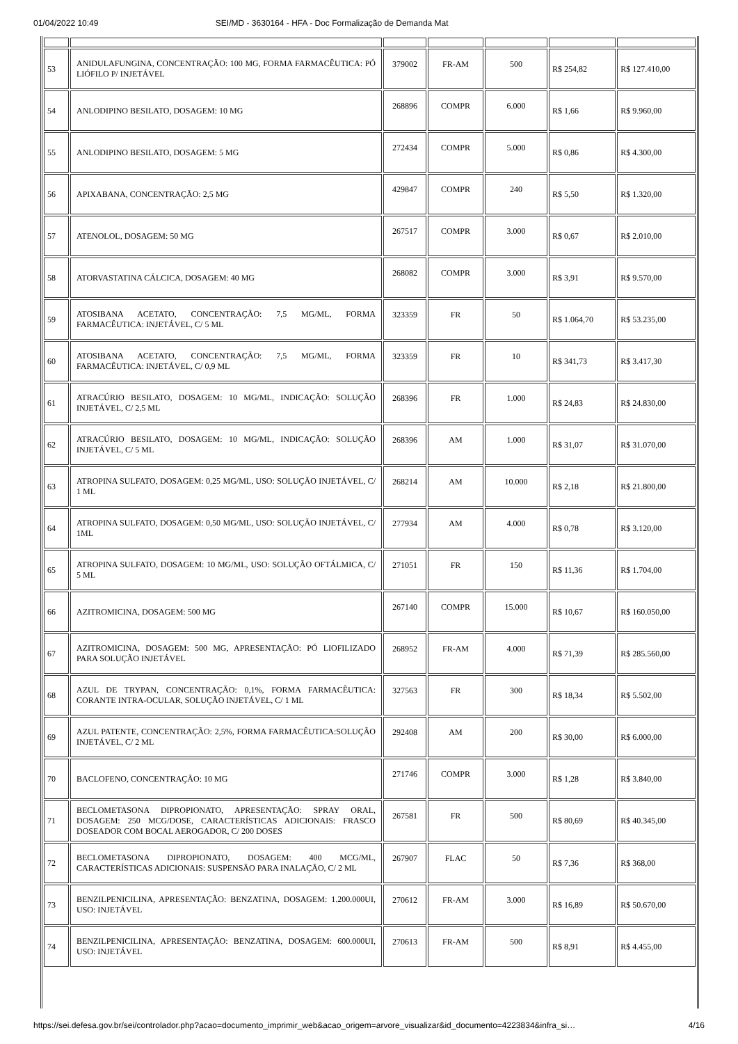01/04/2022 10:49 SEI/MD - 3630164 - HFA - Doc Formalização de Demanda Mat
| 53 | ANIDULAFUNGINA, CONCENTRAÇÃO: 100 MG, FORMA FARMACÊUTICA: PÓ LIÓFILO P/ INJETÁVEL | 379002 | FR-AM | 500 | R$ 254,82 | R$ 127.410,00 |
| 54 | ANLODIPINO BESILATO, DOSAGEM: 10 MG | 268896 | COMPR | 6.000 | R$ 1,66 | R$ 9.960,00 |
| 55 | ANLODIPINO BESILATO, DOSAGEM: 5 MG | 272434 | COMPR | 5.000 | R$ 0,86 | R$ 4.300,00 |
| 56 | APIXABANA, CONCENTRAÇÃO: 2,5 MG | 429847 | COMPR | 240 | R$ 5,50 | R$ 1.320,00 |
| 57 | ATENOLOL, DOSAGEM: 50 MG | 267517 | COMPR | 3.000 | R$ 0,67 | R$ 2.010,00 |
| 58 | ATORVASTATINA CÁLCICA, DOSAGEM: 40 MG | 268082 | COMPR | 3.000 | R$ 3,91 | R$ 9.570,00 |
| 59 | ATOSIBANA ACETATO, CONCENTRAÇÃO: 7,5 MG/ML, FORMA FARMACÊUTICA: INJETÁVEL, C/ 5 ML | 323359 | FR | 50 | R$ 1.064,70 | R$ 53.235,00 |
| 60 | ATOSIBANA ACETATO, CONCENTRAÇÃO: 7,5 MG/ML, FORMA FARMACÊUTICA: INJETÁVEL, C/ 0,9 ML | 323359 | FR | 10 | R$ 341,73 | R$ 3.417,30 |
| 61 | ATRACÚRIO BESILATO, DOSAGEM: 10 MG/ML, INDICAÇÃO: SOLUÇÃO INJETÁVEL, C/ 2,5 ML | 268396 | FR | 1.000 | R$ 24,83 | R$ 24.830,00 |
| 62 | ATRACÚRIO BESILATO, DOSAGEM: 10 MG/ML, INDICAÇÃO: SOLUÇÃO INJETÁVEL, C/ 5 ML | 268396 | AM | 1.000 | R$ 31,07 | R$ 31.070,00 |
| 63 | ATROPINA SULFATO, DOSAGEM: 0,25 MG/ML, USO: SOLUÇÃO INJETÁVEL, C/ 1 ML | 268214 | AM | 10.000 | R$ 2,18 | R$ 21.800,00 |
| 64 | ATROPINA SULFATO, DOSAGEM: 0,50 MG/ML, USO: SOLUÇÃO INJETÁVEL, C/ 1ML | 277934 | AM | 4.000 | R$ 0,78 | R$ 3.120,00 |
| 65 | ATROPINA SULFATO, DOSAGEM: 10 MG/ML, USO: SOLUÇÃO OFTÁLMICA, C/ 5 ML | 271051 | FR | 150 | R$ 11,36 | R$ 1.704,00 |
| 66 | AZITROMICINA, DOSAGEM: 500 MG | 267140 | COMPR | 15.000 | R$ 10,67 | R$ 160.050,00 |
| 67 | AZITROMICINA, DOSAGEM: 500 MG, APRESENTAÇÃO: PÓ LIOFILIZADO PARA SOLUÇÃO INJETÁVEL | 268952 | FR-AM | 4.000 | R$ 71,39 | R$ 285.560,00 |
| 68 | AZUL DE TRYPAN, CONCENTRAÇÃO: 0,1%, FORMA FARMACÊUTICA: CORANTE INTRA-OCULAR, SOLUÇÃO INJETÁVEL, C/ 1 ML | 327563 | FR | 300 | R$ 18,34 | R$ 5.502,00 |
| 69 | AZUL PATENTE, CONCENTRAÇÃO: 2,5%, FORMA FARMACÊUTICA:SOLUÇÃO INJETÁVEL, C/ 2 ML | 292408 | AM | 200 | R$ 30,00 | R$ 6.000,00 |
| 70 | BACLOFENO, CONCENTRAÇÃO: 10 MG | 271746 | COMPR | 3.000 | R$ 1,28 | R$ 3.840,00 |
| 71 | BECLOMETASONA DIPROPIONATO, APRESENTAÇÃO: SPRAY ORAL, DOSAGEM: 250 MCG/DOSE, CARACTERÍSTICAS ADICIONAIS: FRASCO DOSEADOR COM BOCAL AEROGADOR, C/ 200 DOSES | 267581 | FR | 500 | R$ 80,69 | R$ 40.345,00 |
| 72 | BECLOMETASONA DIPROPIONATO, DOSAGEM: 400 MCG/ML, CARACTERÍSTICAS ADICIONAIS: SUSPENSÃO PARA INALAÇÃO, C/ 2 ML | 267907 | FLAC | 50 | R$ 7,36 | R$ 368,00 |
| 73 | BENZILPENICILINA, APRESENTAÇÃO: BENZATINA, DOSAGEM: 1.200.000UI, USO: INJETÁVEL | 270612 | FR-AM | 3.000 | R$ 16,89 | R$ 50.670,00 |
| 74 | BENZILPENICILINA, APRESENTAÇÃO: BENZATINA, DOSAGEM: 600.000UI, USO: INJETÁVEL | 270613 | FR-AM | 500 | R$ 8,91 | R$ 4.455,00 |
https://sei.defesa.gov.br/sei/controlador.php?acao=documento_imprimir_web&acao_origem=arvore_visualizar&id_documento=4223834&infra_si… 4/16